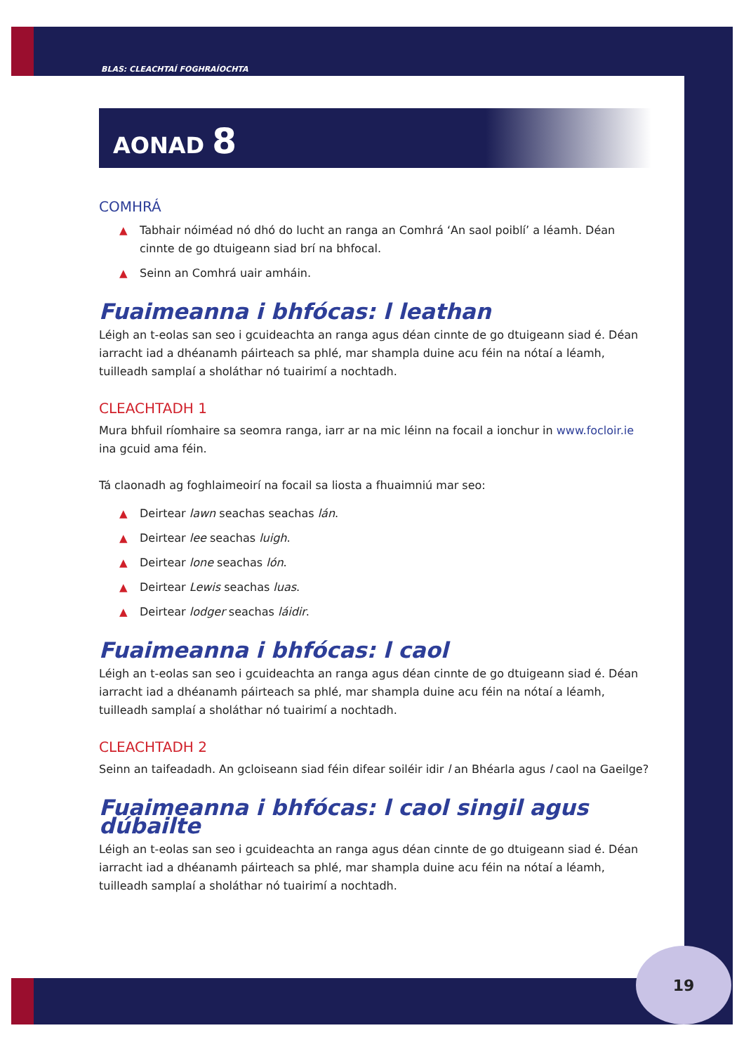BLAS: CLEACHTAÍ FOGHRAÍOCHTA
AONAD 8
COMHRÁ
▲ Tabhair nóiméad nó dhó do lucht an ranga an Comhrá ‘An saol poiblí’ a léamh. Déan cinnte de go dtuigeann siad brí na bhfocal.
▲ Seinn an Comhrá uair amháin.
Fuaimeanna i bhfócas: l leathan
Léigh an t-eolas san seo i gcuideachta an ranga agus déan cinnte de go dtuigeann siad é. Déan iarracht iad a dhéanamh páirteach sa phlé, mar shampla duine acu féin na nótaí a léamh, tuilleadh samplaí a sholáthar nó tuairimí a nochtadh.
CLEACHTADH 1
Mura bhfuil ríomhaire sa seomra ranga, iarr ar na mic léinn na focail a ionchur in www.focloir.ie ina gcuid ama féin.
Tá claonadh ag foghlaimeoirí na focail sa liosta a fhuaimniú mar seo:
▲ Deirtear lawn seachas seachas lán.
▲ Deirtear lee seachas luigh.
▲ Deirtear lone seachas lón.
▲ Deirtear Lewis seachas luas.
▲ Deirtear lodger seachas láidir.
Fuaimeanna i bhfócas: l caol
Léigh an t-eolas san seo i gcuideachta an ranga agus déan cinnte de go dtuigeann siad é. Déan iarracht iad a dhéanamh páirteach sa phlé, mar shampla duine acu féin na nótaí a léamh, tuilleadh samplaí a sholáthar nó tuairimí a nochtadh.
CLEACHTADH 2
Seinn an taifeadadh. An gcloiseann siad féin difear soiléir idir l an Bhéarla agus l caol na Gaeilge?
Fuaimeanna i bhfócas: l caol singil agus dúbailte
Léigh an t-eolas san seo i gcuideachta an ranga agus déan cinnte de go dtuigeann siad é. Déan iarracht iad a dhéanamh páirteach sa phlé, mar shampla duine acu féin na nótaí a léamh, tuilleadh samplaí a sholáthar nó tuairimí a nochtadh.
19